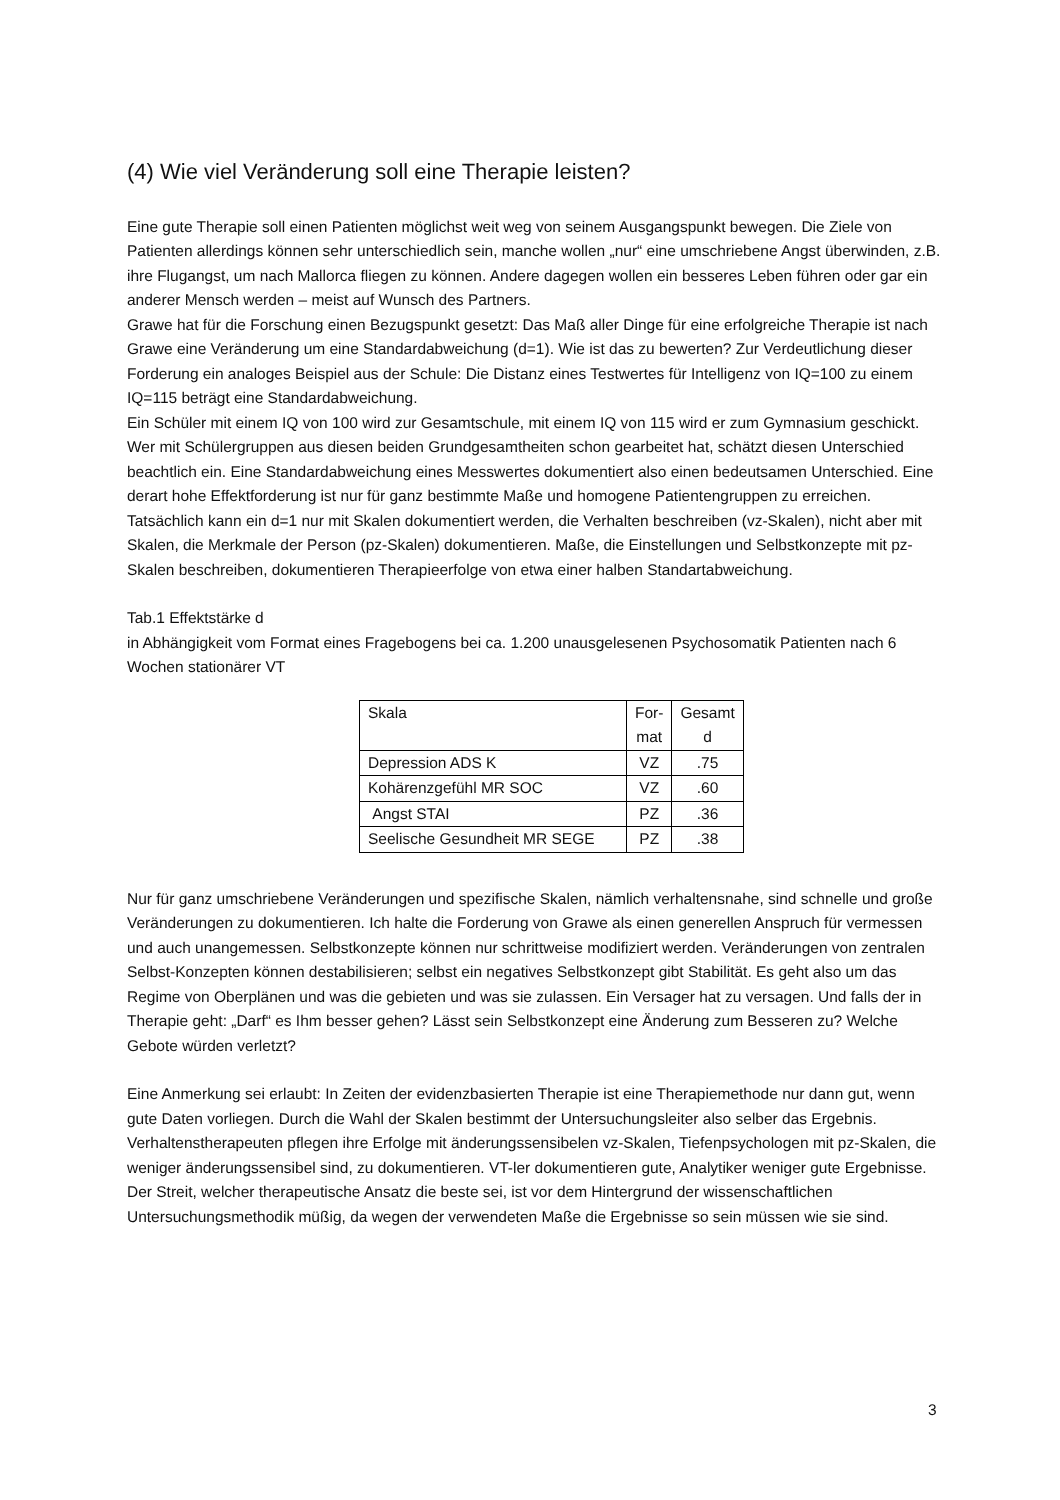(4) Wie viel Veränderung soll eine Therapie leisten?
Eine gute Therapie soll einen Patienten möglichst weit weg von seinem Ausgangspunkt bewegen. Die Ziele von Patienten allerdings können sehr unterschiedlich sein, manche wollen „nur“ eine umschriebene Angst überwinden, z.B. ihre Flugangst, um nach Mallorca fliegen zu können. Andere dagegen wollen ein besseres Leben führen oder gar ein anderer Mensch werden – meist auf Wunsch des Partners.
Grawe hat für die Forschung einen Bezugspunkt gesetzt: Das Maß aller Dinge für eine erfolgreiche Therapie ist nach Grawe eine Veränderung um eine Standardabweichung (d=1). Wie ist das zu bewerten? Zur Verdeutlichung dieser Forderung ein analoges Beispiel aus der Schule: Die Distanz eines Testwertes für Intelligenz von IQ=100 zu einem IQ=115 beträgt eine Standardabweichung.
Ein Schüler mit einem IQ von 100 wird zur Gesamtschule, mit einem IQ von 115 wird er zum Gymnasium geschickt.
Wer mit Schülergruppen aus diesen beiden Grundgesamtheiten schon gearbeitet hat, schätzt diesen Unterschied beachtlich ein. Eine Standardabweichung eines Messwertes dokumentiert also einen bedeutsamen Unterschied. Eine derart hohe Effektforderung ist nur für ganz bestimmte Maße und homogene Patientengruppen zu erreichen. Tatsächlich kann ein d=1 nur mit Skalen dokumentiert werden, die Verhalten beschreiben (vz-Skalen), nicht aber mit Skalen, die Merkmale der Person (pz-Skalen) dokumentieren. Maße, die Einstellungen und Selbstkonzepte mit pz-Skalen beschreiben, dokumentieren Therapieerfolge von etwa einer halben Standartabweichung.
Tab.1 Effektstärke d
in Abhängigkeit vom Format eines Fragebogens bei ca. 1.200 unausgelesenen Psychosomatik Patienten nach 6 Wochen stationärer VT
| Skala | For- mat | Gesamt d |
| Depression ADS K | VZ | .75 |
| Kohärenzgefühl MR SOC | VZ | .60 |
| Angst STAI | PZ | .36 |
| Seelische Gesundheit MR SEGE | PZ | .38 |
Nur für ganz umschriebene Veränderungen und spezifische Skalen, nämlich verhaltensnahe, sind schnelle und große Veränderungen zu dokumentieren. Ich halte die Forderung von Grawe als einen generellen Anspruch für vermessen und auch unangemessen. Selbstkonzepte können nur schrittweise modifiziert werden. Veränderungen von zentralen Selbst-Konzepten können destabilisieren; selbst ein negatives Selbstkonzept gibt Stabilität. Es geht also um das Regime von Oberplänen und was die gebieten und was sie zulassen. Ein Versager hat zu versagen. Und falls der in Therapie geht: „Darf“ es Ihm besser gehen? Lässt sein Selbstkonzept eine Änderung zum Besseren zu? Welche Gebote würden verletzt?
Eine Anmerkung sei erlaubt: In Zeiten der evidenzbasierten Therapie ist eine Therapiemethode nur dann gut, wenn gute Daten vorliegen. Durch die Wahl der Skalen bestimmt der Untersuchungsleiter also selber das Ergebnis. Verhaltenstherapeuten pflegen ihre Erfolge mit änderungssensibelen vz-Skalen, Tiefenpsychologen mit pz-Skalen, die weniger änderungssensibel sind, zu dokumentieren. VT-ler dokumentieren gute, Analytiker weniger gute Ergebnisse. Der Streit, welcher therapeutische Ansatz die beste sei, ist vor dem Hintergrund der wissenschaftlichen Untersuchungsmethodik müßig, da wegen der verwendeten Maße die Ergebnisse so sein müssen wie sie sind.
3